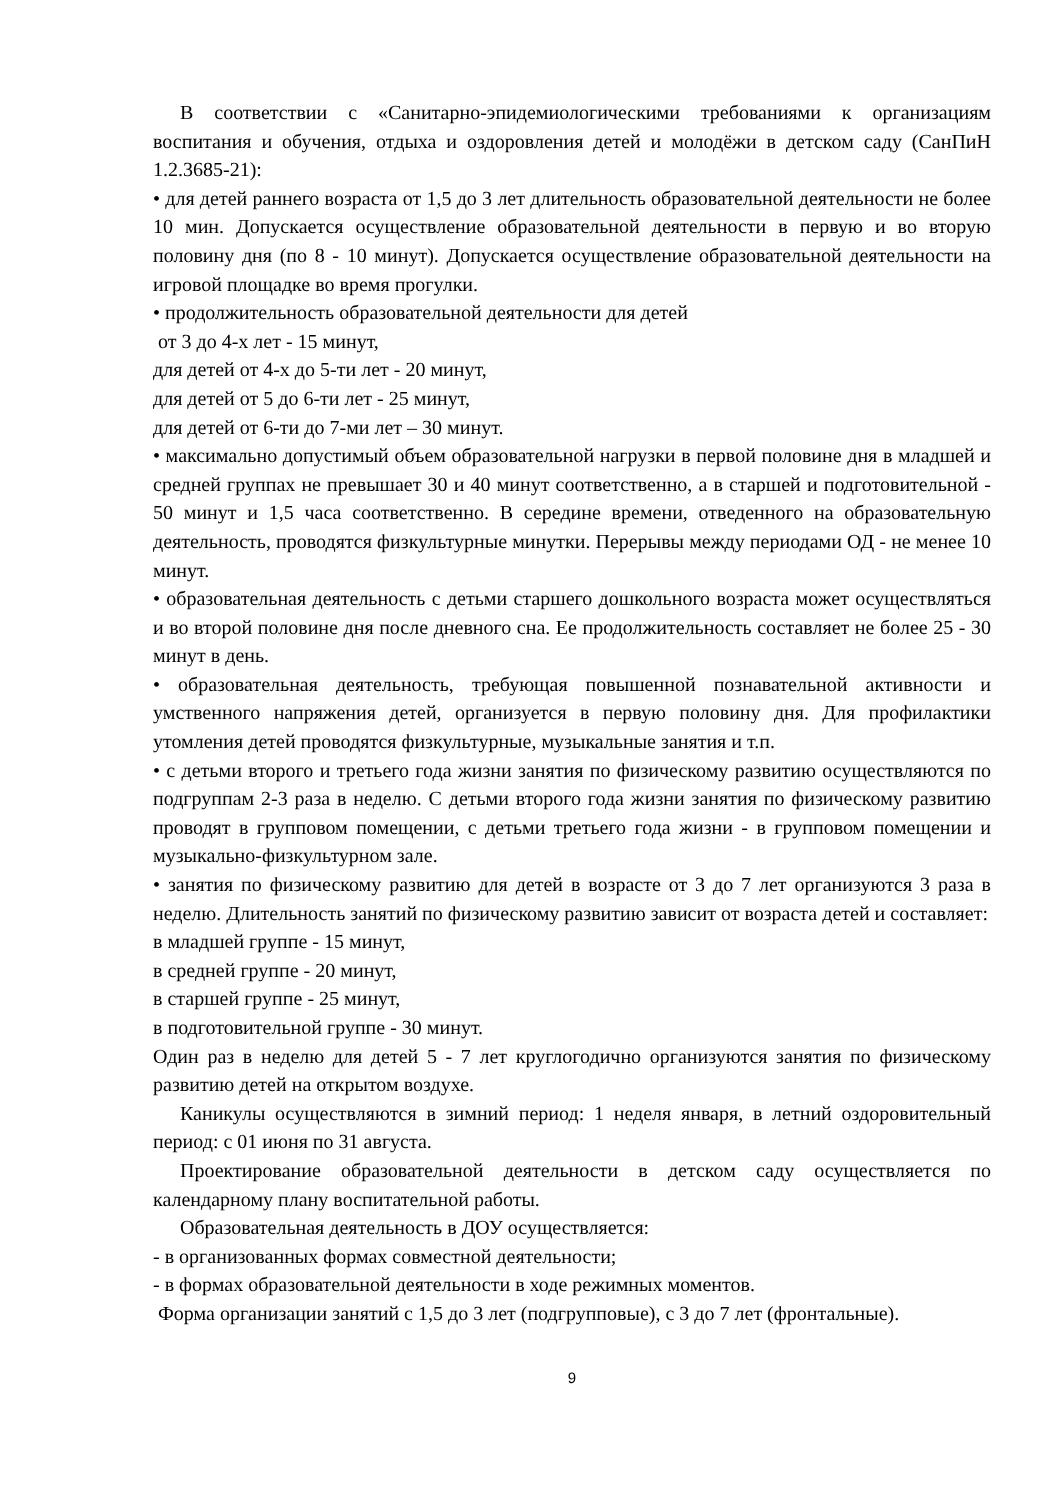В соответствии с «Санитарно-эпидемиологическими требованиями к организациям воспитания и обучения, отдыха и оздоровления детей и молодёжи в детском саду (СанПиН 1.2.3685-21):
• для детей раннего возраста от 1,5 до 3 лет длительность образовательной деятельности не более 10 мин. Допускается осуществление образовательной деятельности в первую и во вторую половину дня (по 8 - 10 минут). Допускается осуществление образовательной деятельности на игровой площадке во время прогулки.
• продолжительность образовательной деятельности для детей
от 3 до 4-х лет - 15 минут,
для детей от 4-х до 5-ти лет - 20 минут,
для детей от 5 до 6-ти лет - 25 минут,
для детей от 6-ти до 7-ми лет – 30 минут.
• максимально допустимый объем образовательной нагрузки в первой половине дня в младшей и средней группах не превышает 30 и 40 минут соответственно, а в старшей и подготовительной - 50 минут и 1,5 часа соответственно. В середине времени, отведенного на образовательную деятельность, проводятся физкультурные минутки. Перерывы между периодами ОД - не менее 10 минут.
• образовательная деятельность с детьми старшего дошкольного возраста может осуществляться и во второй половине дня после дневного сна. Ее продолжительность составляет не более 25 - 30 минут в день.
• образовательная деятельность, требующая повышенной познавательной активности и умственного напряжения детей, организуется в первую половину дня. Для профилактики утомления детей проводятся физкультурные, музыкальные занятия и т.п.
• с детьми второго и третьего года жизни занятия по физическому развитию осуществляются по подгруппам 2-3 раза в неделю. С детьми второго года жизни занятия по физическому развитию проводят в групповом помещении, с детьми третьего года жизни - в групповом помещении и музыкально-физкультурном зале.
• занятия по физическому развитию для детей в возрасте от 3 до 7 лет организуются 3 раза в неделю. Длительность занятий по физическому развитию зависит от возраста детей и составляет:
в младшей группе - 15 минут,
в средней группе - 20 минут,
в старшей группе - 25 минут,
в подготовительной группе - 30 минут.
Один раз в неделю для детей 5 - 7 лет круглогодично организуются занятия по физическому развитию детей на открытом воздухе.
Каникулы осуществляются в зимний период: 1 неделя января, в летний оздоровительный период: с 01 июня по 31 августа.
Проектирование образовательной деятельности в детском саду осуществляется по календарному плану воспитательной работы.
Образовательная деятельность в ДОУ осуществляется:
- в организованных формах совместной деятельности;
- в формах образовательной деятельности в ходе режимных моментов.
Форма организации занятий с 1,5 до 3 лет (подгрупповые), с 3 до 7 лет (фронтальные).
9